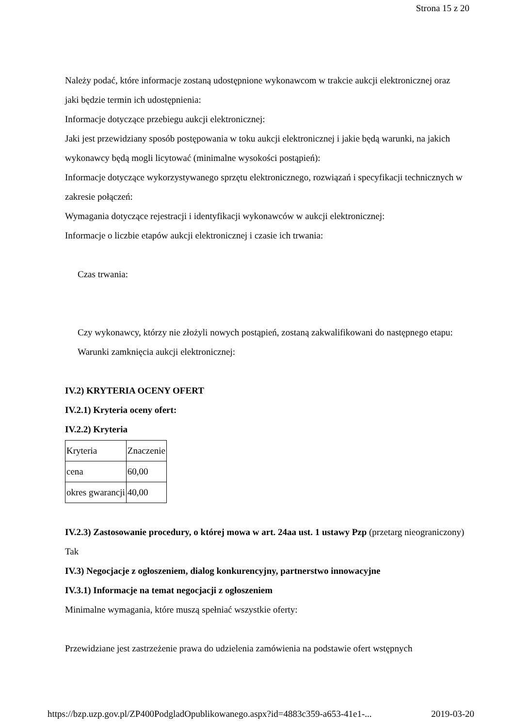Strona 15 z 20
Należy podać, które informacje zostaną udostępnione wykonawcom w trakcie aukcji elektronicznej oraz jaki będzie termin ich udostępnienia:
Informacje dotyczące przebiegu aukcji elektronicznej:
Jaki jest przewidziany sposób postępowania w toku aukcji elektronicznej i jakie będą warunki, na jakich wykonawcy będą mogli licytować (minimalne wysokości postąpień):
Informacje dotyczące wykorzystywanego sprzętu elektronicznego, rozwiązań i specyfikacji technicznych w zakresie połączeń:
Wymagania dotyczące rejestracji i identyfikacji wykonawców w aukcji elektronicznej:
Informacje o liczbie etapów aukcji elektronicznej i czasie ich trwania:
Czas trwania:
Czy wykonawcy, którzy nie złożyli nowych postąpień, zostaną zakwalifikowani do następnego etapu:
Warunki zamknięcia aukcji elektronicznej:
IV.2) KRYTERIA OCENY OFERT
IV.2.1) Kryteria oceny ofert:
IV.2.2) Kryteria
| Kryteria | Znaczenie |
| cena | 60,00 |
| okres gwarancji | 40,00 |
IV.2.3) Zastosowanie procedury, o której mowa w art. 24aa ust. 1 ustawy Pzp (przetarg nieograniczony)
Tak
IV.3) Negocjacje z ogłoszeniem, dialog konkurencyjny, partnerstwo innowacyjne
IV.3.1) Informacje na temat negocjacji z ogłoszeniem
Minimalne wymagania, które muszą spełniać wszystkie oferty:
Przewidziane jest zastrzeżenie prawa do udzielenia zamówienia na podstawie ofert wstępnych
https://bzp.uzp.gov.pl/ZP400PodgladOpublikowanego.aspx?id=4883c359-a653-41e1-... 2019-03-20